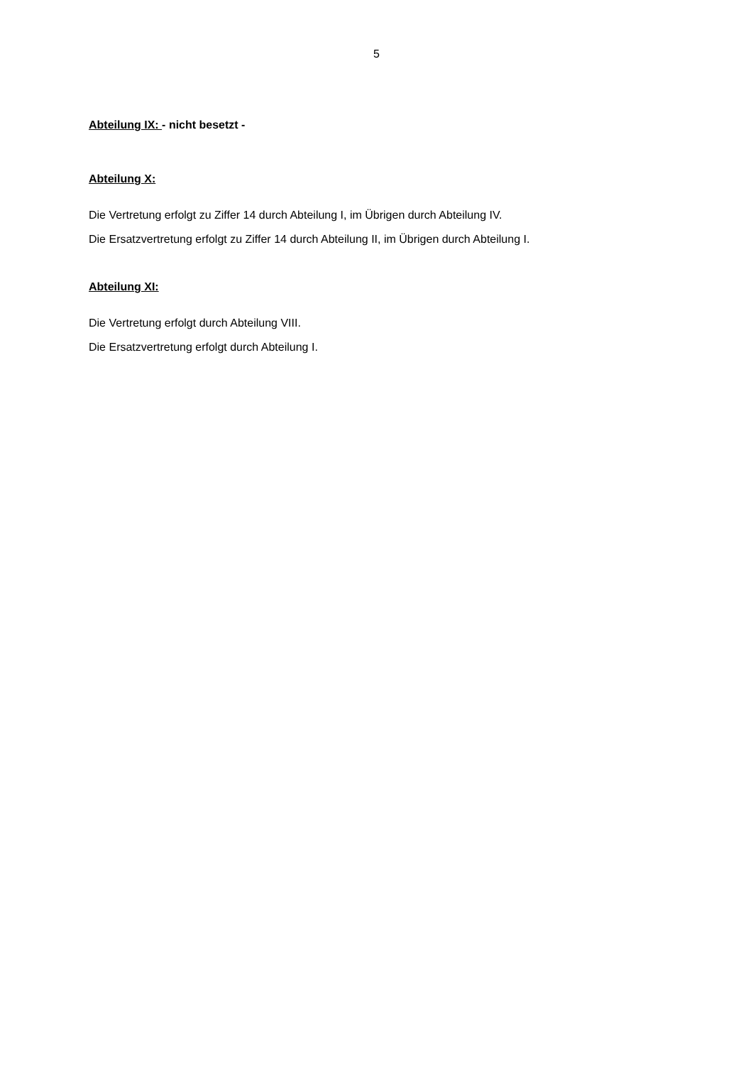5
Abteilung IX: - nicht besetzt -
Abteilung X:
Die Vertretung erfolgt zu Ziffer 14 durch Abteilung I, im Übrigen durch Abteilung IV.
Die Ersatzvertretung erfolgt zu Ziffer 14 durch Abteilung II, im Übrigen durch Abteilung I.
Abteilung XI:
Die Vertretung erfolgt durch Abteilung VIII.
Die Ersatzvertretung erfolgt durch Abteilung I.